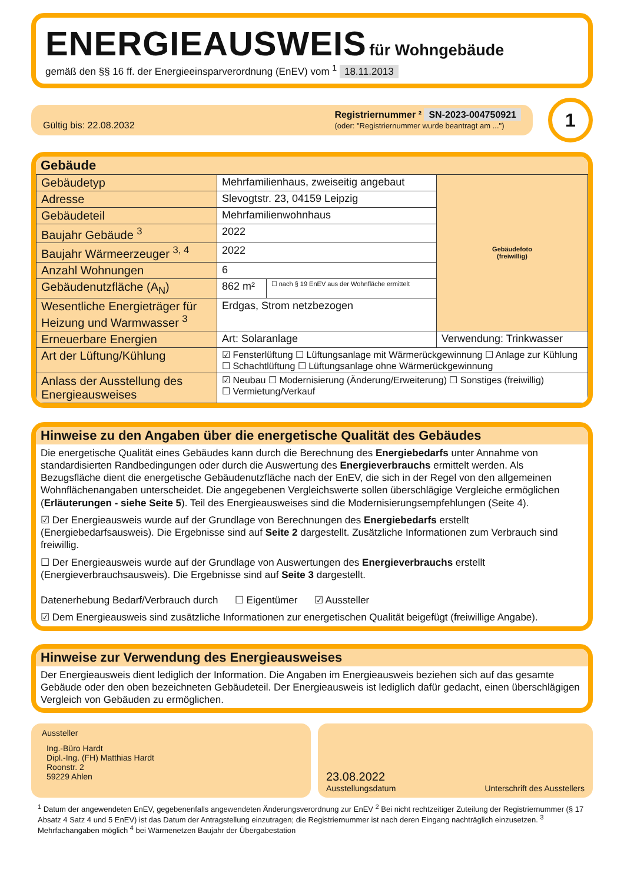ENERGIEAUSWEIS für Wohngebäude
gemäß den §§ 16 ff. der Energieeinsparverordnung (EnEV) vom <sup>1</sup> 18.11.2013
Gültig bis: 22.08.2032
Registriernummer ² SN-2023-004750921
(oder: "Registriernummer wurde beantragt am ...")
1
Gebäude
| Gebäudetyp | Mehrfamilienhaus, zweiseitig angebaut | | Gebäudefoto (freiwillig) |
| Adresse | Slevogtstr. 23, 04159 Leipzig | | |
| Gebäudeteil | Mehrfamilienwohnhaus | | |
| Baujahr Gebäude <sup>3</sup> | 2022 | | |
| Baujahr Wärmeerzeuger <sup>3, 4</sup> | 2022 | | |
| Anzahl Wohnungen | 6 | | |
| Gebäudenutzfläche (A<sub>N</sub>) | 862 m² | ☐ nach § 19 EnEV aus der Wohnfläche ermittelt | |
| Wesentliche Energieträger für Heizung und Warmwasser <sup>3</sup> | Erdgas, Strom netzbezogen | | |
| Erneuerbare Energien | Art: Solaranlage | | Verwendung: Trinkwasser |
| Art der Lüftung/Kühlung | ☑ Fensterlüftung ☐ Lüftungsanlage mit Wärmerückgewinnung ☐ Anlage zur Kühlung ☐ Schachtlüftung ☐ Lüftungsanlage ohne Wärmerückgewinnung | | |
| Anlass der Ausstellung des Energieausweises | ☑ Neubau ☐ Modernisierung (Änderung/Erweiterung) ☐ Sonstiges (freiwillig) ☐ Vermietung/Verkauf | | |
Hinweise zu den Angaben über die energetische Qualität des Gebäudes
Die energetische Qualität eines Gebäudes kann durch die Berechnung des Energiebedarfs unter Annahme von standardisierten Randbedingungen oder durch die Auswertung des Energieverbrauchs ermittelt werden. Als Bezugsfläche dient die energetische Gebäudenutzfläche nach der EnEV, die sich in der Regel von den allgemeinen Wohnflächenangaben unterscheidet. Die angegebenen Vergleichswerte sollen überschlägige Vergleiche ermöglichen (Erläuterungen - siehe Seite 5). Teil des Energieausweises sind die Modernisierungsempfehlungen (Seite 4).
☑ Der Energieausweis wurde auf der Grundlage von Berechnungen des Energiebedarfs erstellt (Energiebedarfsausweis). Die Ergebnisse sind auf Seite 2 dargestellt. Zusätzliche Informationen zum Verbrauch sind freiwillig.
☐ Der Energieausweis wurde auf der Grundlage von Auswertungen des Energieverbrauchs erstellt (Energieverbrauchsausweis). Die Ergebnisse sind auf Seite 3 dargestellt.
Datenerhebung Bedarf/Verbrauch durch ☐ Eigentümer ☑ Aussteller
☑ Dem Energieausweis sind zusätzliche Informationen zur energetischen Qualität beigefügt (freiwillige Angabe).
Hinweise zur Verwendung des Energieausweises
Der Energieausweis dient lediglich der Information. Die Angaben im Energieausweis beziehen sich auf das gesamte Gebäude oder den oben bezeichneten Gebäudeteil. Der Energieausweis ist lediglich dafür gedacht, einen überschlägigen Vergleich von Gebäuden zu ermöglichen.
Aussteller
Ing.-Büro Hardt
Dipl.-Ing. (FH) Matthias Hardt
Roonstr. 2
59229 Ahlen
23.08.2022
Ausstellungsdatum Unterschrift des Ausstellers
<sup>1</sup> Datum der angewendeten EnEV, gegebenenfalls angewendeten Änderungsverordnung zur EnEV <sup>2</sup> Bei nicht rechtzeitiger Zuteilung der Registriernummer (§ 17 Absatz 4 Satz 4 und 5 EnEV) ist das Datum der Antragstellung einzutragen; die Registriernummer ist nach deren Eingang nachträglich einzusetzen. <sup>3</sup> Mehrfachangaben möglich <sup>4</sup> bei Wärmenetzen Baujahr der Übergabestation